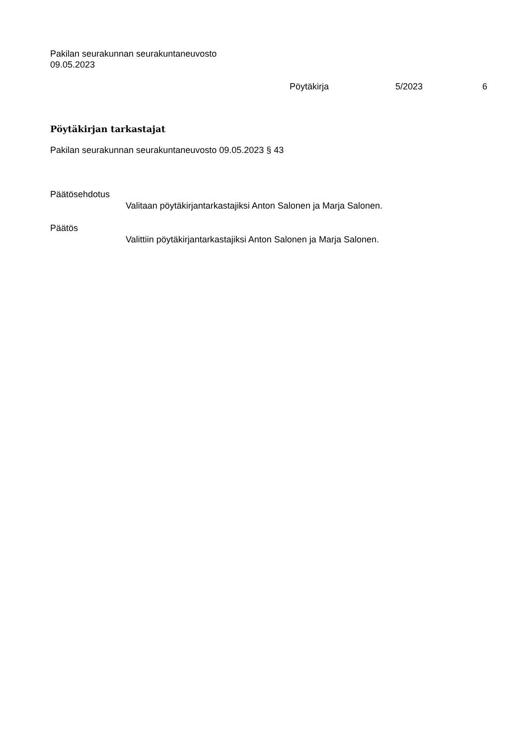Pakilan seurakunnan seurakuntaneuvosto
09.05.2023
Pöytäkirja 5/2023 6
Pöytäkirjan tarkastajat
Pakilan seurakunnan seurakuntaneuvosto 09.05.2023 § 43
Päätösehdotus
Valitaan pöytäkirjantarkastajiksi Anton Salonen ja Marja Salonen.
Päätös
Valittiin pöytäkirjantarkastajiksi Anton Salonen ja Marja Salonen.